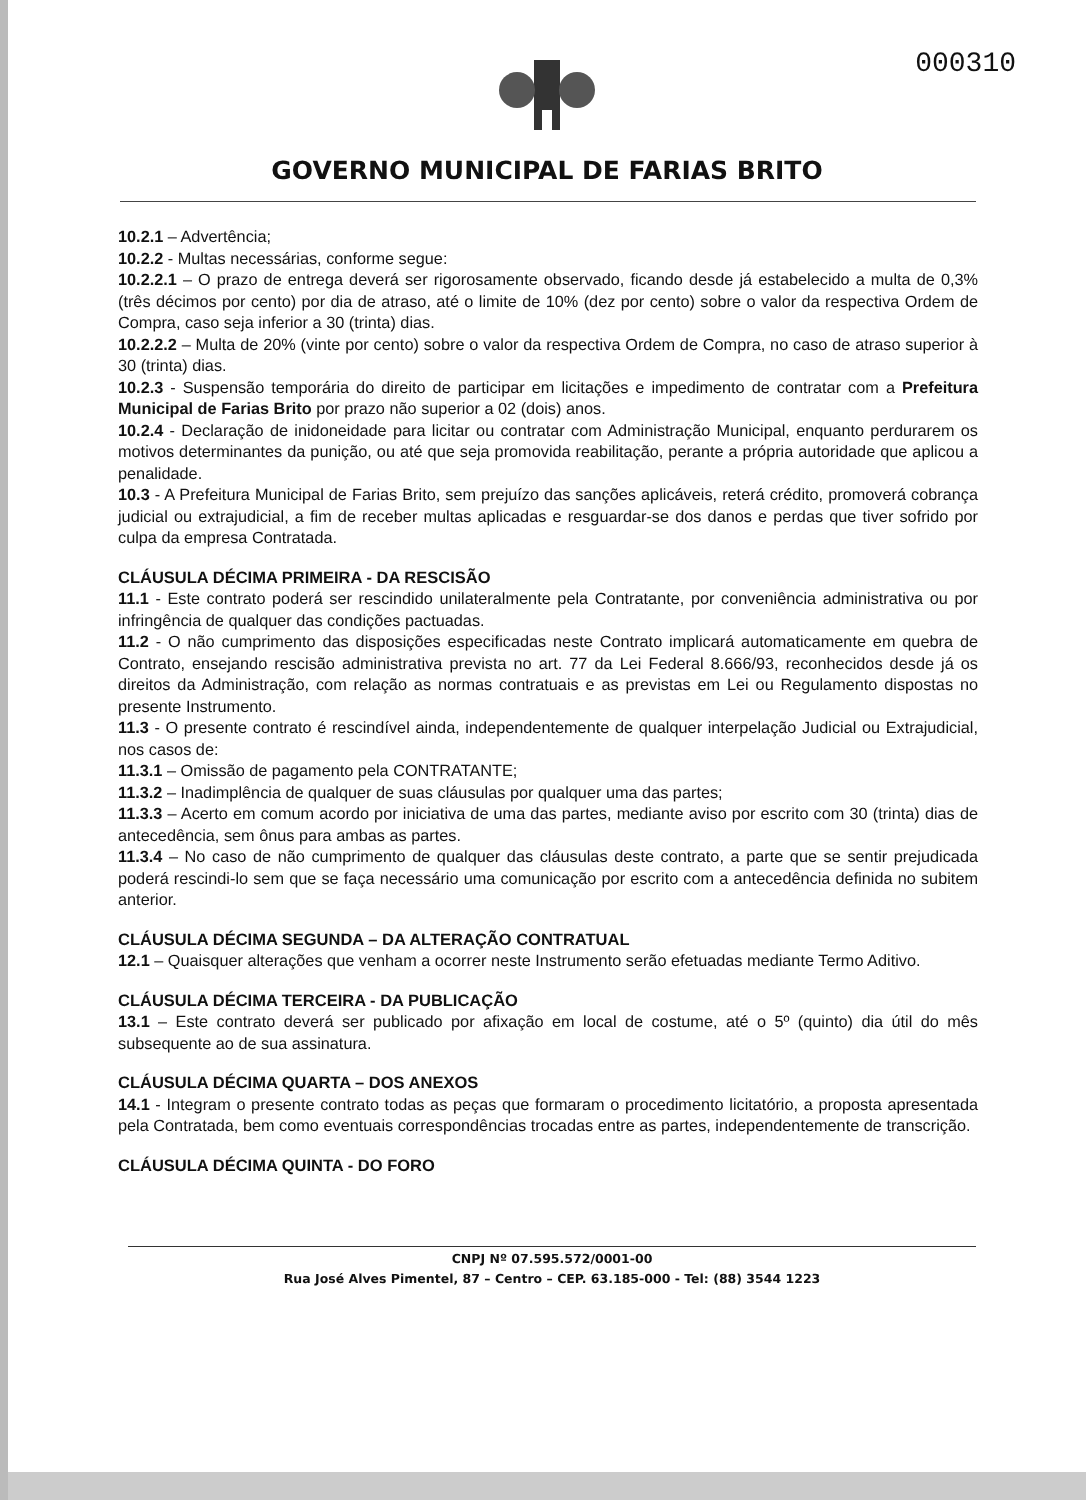000310
GOVERNO MUNICIPAL DE FARIAS BRITO
10.2.1 – Advertência;
10.2.2 - Multas necessárias, conforme segue:
10.2.2.1 – O prazo de entrega deverá ser rigorosamente observado, ficando desde já estabelecido a multa de 0,3% (três décimos por cento) por dia de atraso, até o limite de 10% (dez por cento) sobre o valor da respectiva Ordem de Compra, caso seja inferior a 30 (trinta) dias.
10.2.2.2 – Multa de 20% (vinte por cento) sobre o valor da respectiva Ordem de Compra, no caso de atraso superior à 30 (trinta) dias.
10.2.3 - Suspensão temporária do direito de participar em licitações e impedimento de contratar com a Prefeitura Municipal de Farias Brito por prazo não superior a 02 (dois) anos.
10.2.4 - Declaração de inidoneidade para licitar ou contratar com Administração Municipal, enquanto perdurarem os motivos determinantes da punição, ou até que seja promovida reabilitação, perante a própria autoridade que aplicou a penalidade.
10.3 - A Prefeitura Municipal de Farias Brito, sem prejuízo das sanções aplicáveis, reterá crédito, promoverá cobrança judicial ou extrajudicial, a fim de receber multas aplicadas e resguardar-se dos danos e perdas que tiver sofrido por culpa da empresa Contratada.
CLÁUSULA DÉCIMA PRIMEIRA - DA RESCISÃO
11.1 - Este contrato poderá ser rescindido unilateralmente pela Contratante, por conveniência administrativa ou por infringência de qualquer das condições pactuadas.
11.2 - O não cumprimento das disposições especificadas neste Contrato implicará automaticamente em quebra de Contrato, ensejando rescisão administrativa prevista no art. 77 da Lei Federal 8.666/93, reconhecidos desde já os direitos da Administração, com relação as normas contratuais e as previstas em Lei ou Regulamento dispostas no presente Instrumento.
11.3 - O presente contrato é rescindível ainda, independentemente de qualquer interpelação Judicial ou Extrajudicial, nos casos de:
11.3.1 – Omissão de pagamento pela CONTRATANTE;
11.3.2 – Inadimplência de qualquer de suas cláusulas por qualquer uma das partes;
11.3.3 – Acerto em comum acordo por iniciativa de uma das partes, mediante aviso por escrito com 30 (trinta) dias de antecedência, sem ônus para ambas as partes.
11.3.4 – No caso de não cumprimento de qualquer das cláusulas deste contrato, a parte que se sentir prejudicada poderá rescindi-lo sem que se faça necessário uma comunicação por escrito com a antecedência definida no subitem anterior.
CLÁUSULA DÉCIMA SEGUNDA – DA ALTERAÇÃO CONTRATUAL
12.1 – Quaisquer alterações que venham a ocorrer neste Instrumento serão efetuadas mediante Termo Aditivo.
CLÁUSULA DÉCIMA TERCEIRA - DA PUBLICAÇÃO
13.1 – Este contrato deverá ser publicado por afixação em local de costume, até o 5º (quinto) dia útil do mês subsequente ao de sua assinatura.
CLÁUSULA DÉCIMA QUARTA – DOS ANEXOS
14.1 - Integram o presente contrato todas as peças que formaram o procedimento licitatório, a proposta apresentada pela Contratada, bem como eventuais correspondências trocadas entre as partes, independentemente de transcrição.
CLÁUSULA DÉCIMA QUINTA - DO FORO
CNPJ Nº 07.595.572/0001-00
Rua José Alves Pimentel, 87 – Centro – CEP. 63.185-000 - Tel: (88) 3544 1223